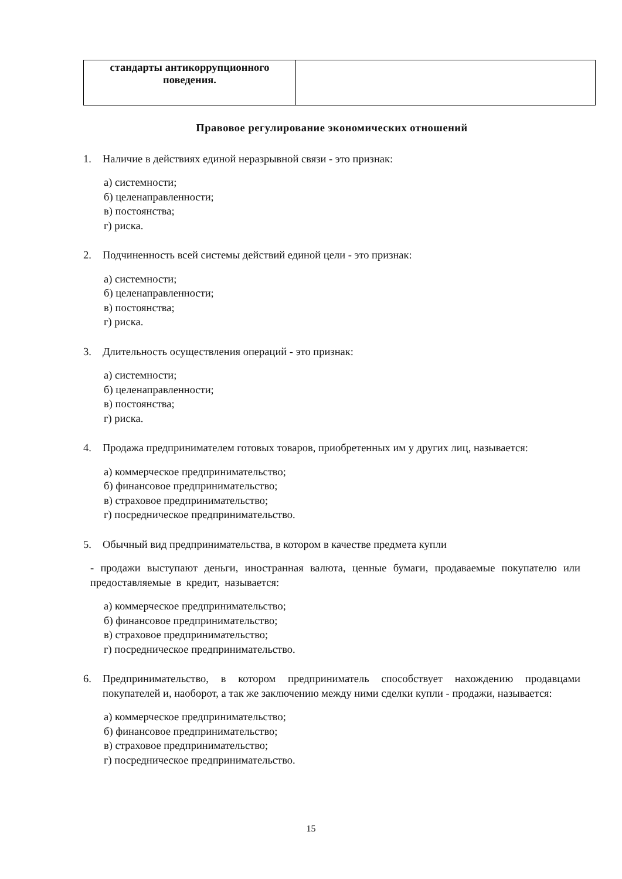| стандарты антикоррупционного поведения. | |
Правовое регулирование экономических отношений
1. Наличие в действиях единой неразрывной связи - это признак:
а) системности;
б) целенаправленности;
в) постоянства;
г) риска.
2. Подчиненность всей системы действий единой цели - это признак:
а) системности;
б) целенаправленности;
в) постоянства;
г) риска.
3. Длительность осуществления операций - это признак:
а) системности;
б) целенаправленности;
в) постоянства;
г) риска.
4. Продажа предпринимателем готовых товаров, приобретенных им у других лиц, называется:
а) коммерческое предпринимательство;
б) финансовое предпринимательство;
в) страховое предпринимательство;
г) посредническое предпринимательство.
5. Обычный вид предпринимательства, в котором в качестве предмета купли
- продажи выступают деньги, иностранная валюта, ценные бумаги, продаваемые покупателю или предоставляемые в кредит, называется:
а) коммерческое предпринимательство;
б) финансовое предпринимательство;
в) страховое предпринимательство;
г) посредническое предпринимательство.
6. Предпринимательство, в котором предприниматель способствует нахождению продавцами покупателей и, наоборот, а так же заключению между ними сделки купли - продажи, называется:
а) коммерческое предпринимательство;
б) финансовое предпринимательство;
в) страховое предпринимательство;
г) посредническое предпринимательство.
15